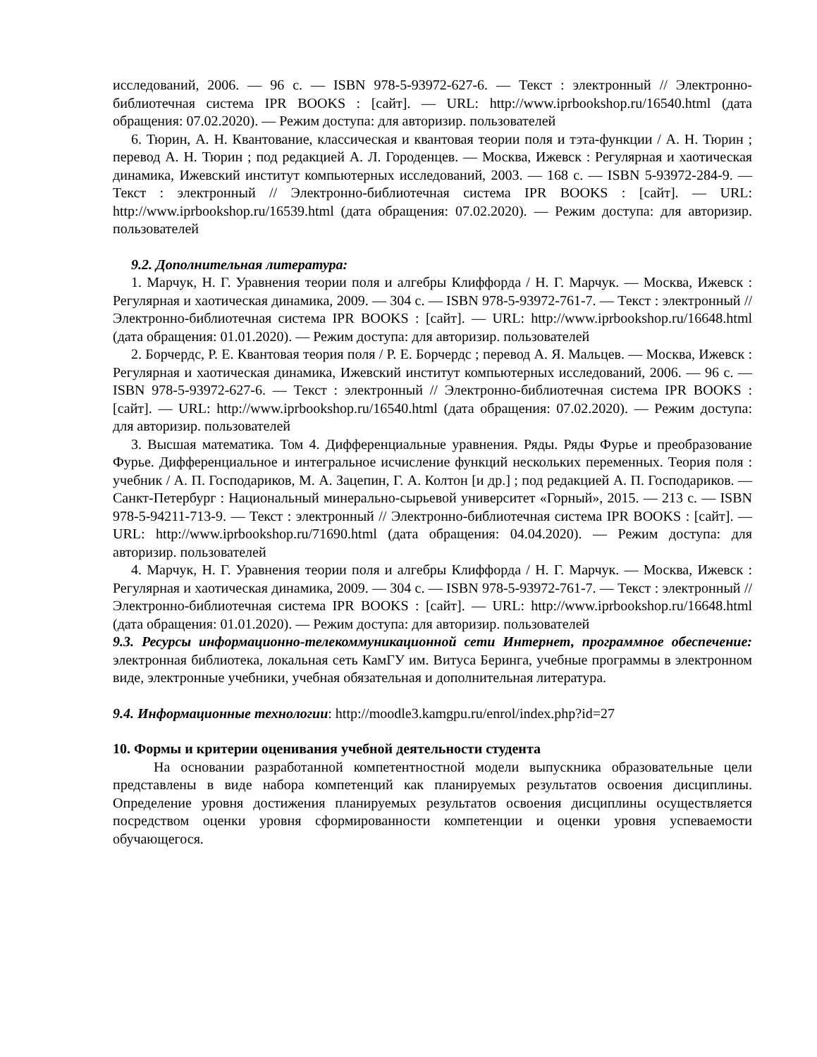исследований, 2006. — 96 с. — ISBN 978-5-93972-627-6. — Текст : электронный // Электронно-библиотечная система IPR BOOKS : [сайт]. — URL: http://www.iprbookshop.ru/16540.html (дата обращения: 07.02.2020). — Режим доступа: для авторизир. пользователей
6. Тюрин, А. Н. Квантование, классическая и квантовая теории поля и тэта-функции / А. Н. Тюрин ; перевод А. Н. Тюрин ; под редакцией А. Л. Городенцев. — Москва, Ижевск : Регулярная и хаотическая динамика, Ижевский институт компьютерных исследований, 2003. — 168 с. — ISBN 5-93972-284-9. — Текст : электронный // Электронно-библиотечная система IPR BOOKS : [сайт]. — URL: http://www.iprbookshop.ru/16539.html (дата обращения: 07.02.2020). — Режим доступа: для авторизир. пользователей
9.2. Дополнительная литература:
1. Марчук, Н. Г. Уравнения теории поля и алгебры Клиффорда / Н. Г. Марчук. — Москва, Ижевск : Регулярная и хаотическая динамика, 2009. — 304 с. — ISBN 978-5-93972-761-7. — Текст : электронный // Электронно-библиотечная система IPR BOOKS : [сайт]. — URL: http://www.iprbookshop.ru/16648.html (дата обращения: 01.01.2020). — Режим доступа: для авторизир. пользователей
2. Борчердс, Р. Е. Квантовая теория поля / Р. Е. Борчердс ; перевод А. Я. Мальцев. — Москва, Ижевск : Регулярная и хаотическая динамика, Ижевский институт компьютерных исследований, 2006. — 96 с. — ISBN 978-5-93972-627-6. — Текст : электронный // Электронно-библиотечная система IPR BOOKS : [сайт]. — URL: http://www.iprbookshop.ru/16540.html (дата обращения: 07.02.2020). — Режим доступа: для авторизир. пользователей
3. Высшая математика. Том 4. Дифференциальные уравнения. Ряды. Ряды Фурье и преобразование Фурье. Дифференциальное и интегральное исчисление функций нескольких переменных. Теория поля : учебник / А. П. Господариков, М. А. Зацепин, Г. А. Колтон [и др.] ; под редакцией А. П. Господариков. — Санкт-Петербург : Национальный минерально-сырьевой университет «Горный», 2015. — 213 с. — ISBN 978-5-94211-713-9. — Текст : электронный // Электронно-библиотечная система IPR BOOKS : [сайт]. — URL: http://www.iprbookshop.ru/71690.html (дата обращения: 04.04.2020). — Режим доступа: для авторизир. пользователей
4. Марчук, Н. Г. Уравнения теории поля и алгебры Клиффорда / Н. Г. Марчук. — Москва, Ижевск : Регулярная и хаотическая динамика, 2009. — 304 с. — ISBN 978-5-93972-761-7. — Текст : электронный // Электронно-библиотечная система IPR BOOKS : [сайт]. — URL: http://www.iprbookshop.ru/16648.html (дата обращения: 01.01.2020). — Режим доступа: для авторизир. пользователей
9.3. Ресурсы информационно-телекоммуникационной сети Интернет, программное обеспечение: электронная библиотека, локальная сеть КамГУ им. Витуса Беринга, учебные программы в электронном виде, электронные учебники, учебная обязательная и дополнительная литература.
9.4. Информационные технологии: http://moodle3.kamgpu.ru/enrol/index.php?id=27
10. Формы и критерии оценивания учебной деятельности студента
На основании разработанной компетентностной модели выпускника образовательные цели представлены в виде набора компетенций как планируемых результатов освоения дисциплины. Определение уровня достижения планируемых результатов освоения дисциплины осуществляется посредством оценки уровня сформированности компетенции и оценки уровня успеваемости обучающегося.